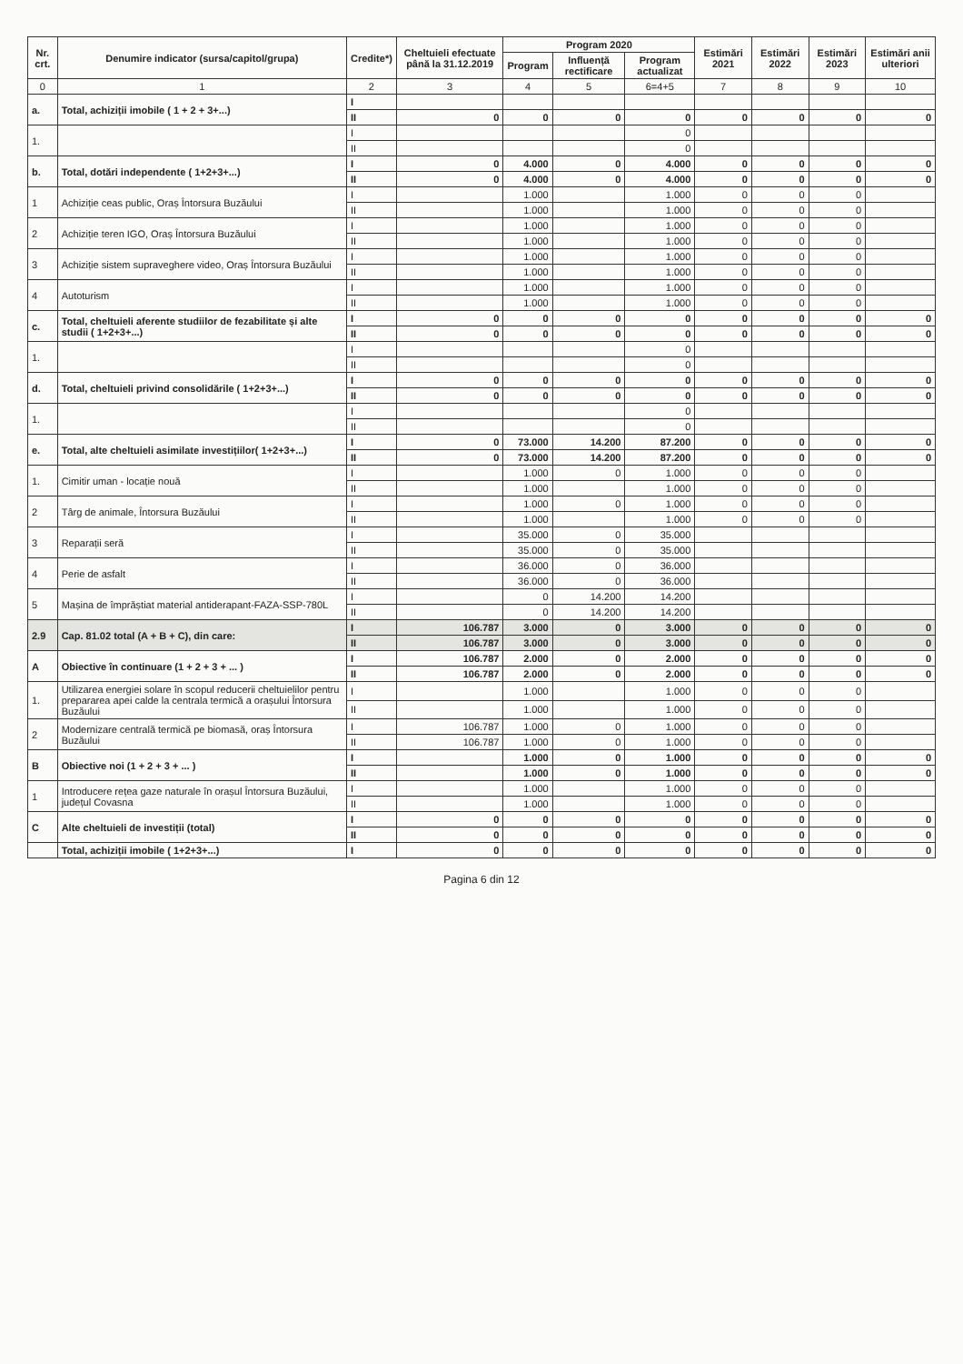| Nr. crt. | Denumire indicator (sursa/capitol/grupa) | Credite*) | Cheltuieli efectuate până la 31.12.2019 | Program 2020 | | | Estimări 2021 | Estimări 2022 | Estimări 2023 | Estimări anii ulteriori |
| --- | --- | --- | --- | --- | --- | --- | --- | --- | --- | --- |
| | | | | Program | Influență rectificare | Program actualizat | | | | |
| 0 | 1 | 2 | 3 | 4 | 5 | 6=4+5 | 7 | 8 | 9 | 10 |
| a. | Total, achiziții imobile ( 1 + 2 + 3+...) | I | | | | | | | | |
| | | II | 0 | 0 | 0 | 0 | 0 | 0 | 0 | 0 |
| 1. | | I | | | | 0 | | | | |
| | | II | | | | 0 | | | | |
| b. | Total, dotări independente ( 1+2+3+...) | I | 0 | 4.000 | 0 | 4.000 | 0 | 0 | 0 | 0 |
| | | II | 0 | 4.000 | 0 | 4.000 | 0 | 0 | 0 | 0 |
| 1 | Achiziție ceas public, Oraș Întorsura Buzăului | I | | 1.000 | | 1.000 | 0 | 0 | 0 | |
| | | II | | 1.000 | | 1.000 | 0 | 0 | 0 | |
| 2 | Achiziție teren IGO, Oraș Întorsura Buzăului | I | | 1.000 | | 1.000 | 0 | 0 | 0 | |
| | | II | | 1.000 | | 1.000 | 0 | 0 | 0 | |
| 3 | Achiziție sistem supraveghere video, Oraș Întorsura Buzăului | I | | 1.000 | | 1.000 | 0 | 0 | 0 | |
| | | II | | 1.000 | | 1.000 | 0 | 0 | 0 | |
| 4 | Autoturism | I | | 1.000 | | 1.000 | 0 | 0 | 0 | |
| | | II | | 1.000 | | 1.000 | 0 | 0 | 0 | |
| c. | Total, cheltuieli aferente studiilor de fezabilitate și alte studii ( 1+2+3+...) | I | 0 | 0 | 0 | 0 | 0 | 0 | 0 | 0 |
| | | II | 0 | 0 | 0 | 0 | 0 | 0 | 0 | 0 |
| 1. | | I | | | | 0 | | | | |
| | | II | | | | 0 | | | | |
| d. | Total, cheltuieli privind consolidările ( 1+2+3+...) | I | 0 | 0 | 0 | 0 | 0 | 0 | 0 | 0 |
| | | II | 0 | 0 | 0 | 0 | 0 | 0 | 0 | 0 |
| 1. | | I | | | | 0 | | | | |
| | | II | | | | 0 | | | | |
| e. | Total, alte cheltuieli asimilate investițiilor( 1+2+3+...) | I | 0 | 73.000 | 14.200 | 87.200 | 0 | 0 | 0 | 0 |
| | | II | 0 | 73.000 | 14.200 | 87.200 | 0 | 0 | 0 | 0 |
| 1. | Cimitir uman - locație nouă | I | | 1.000 | 0 | 1.000 | 0 | 0 | 0 | |
| | | II | | 1.000 | | 1.000 | 0 | 0 | 0 | |
| 2 | Târg de animale, Întorsura Buzăului | I | | 1.000 | 0 | 1.000 | 0 | 0 | 0 | |
| | | II | | 1.000 | | 1.000 | 0 | 0 | 0 | |
| 3 | Reparații seră | I | | 35.000 | 0 | 35.000 | | | | |
| | | II | | 35.000 | 0 | 35.000 | | | | |
| 4 | Perie de asfalt | I | | 36.000 | 0 | 36.000 | | | | |
| | | II | | 36.000 | 0 | 36.000 | | | | |
| 5 | Mașina de împrăștiat material antiderapant-FAZA-SSP-780L | I | | 0 | 14.200 | 14.200 | | | | |
| | | II | | 0 | 14.200 | 14.200 | | | | |
| 2.9 | Cap. 81.02 total (A + B + C), din care: | I | 106.787 | 3.000 | 0 | 3.000 | 0 | 0 | 0 | 0 |
| | | II | 106.787 | 3.000 | 0 | 3.000 | 0 | 0 | 0 | 0 |
| A | Obiective în continuare (1 + 2 + 3 + ... ) | I | 106.787 | 2.000 | 0 | 2.000 | 0 | 0 | 0 | 0 |
| | | II | 106.787 | 2.000 | 0 | 2.000 | 0 | 0 | 0 | 0 |
| 1. | Utilizarea energiei solare în scopul reducerii cheltuielilor pentru prepararea apei calde la centrala termică a orașului Întorsura Buzăului | I | | 1.000 | | 1.000 | 0 | 0 | 0 | |
| | | II | | 1.000 | | 1.000 | 0 | 0 | 0 | |
| 2 | Modernizare centrală termică pe biomasă, oraș Întorsura Buzăului | I | 106.787 | 1.000 | 0 | 1.000 | 0 | 0 | 0 | |
| | | II | 106.787 | 1.000 | 0 | 1.000 | 0 | 0 | 0 | |
| B | Obiective noi (1 + 2 + 3 + ... ) | I | | 1.000 | 0 | 1.000 | 0 | 0 | 0 | 0 |
| | | II | | 1.000 | 0 | 1.000 | 0 | 0 | 0 | 0 |
| 1 | Introducere rețea gaze naturale în orașul Întorsura Buzăului, județul Covasna | I | | 1.000 | | 1.000 | 0 | 0 | 0 | |
| | | II | | 1.000 | | 1.000 | 0 | 0 | 0 | |
| C | Alte cheltuieli de investiții (total) | I | 0 | 0 | 0 | 0 | 0 | 0 | 0 | 0 |
| | | II | 0 | 0 | 0 | 0 | 0 | 0 | 0 | 0 |
| | Total, achiziții imobile ( 1+2+3+...) | I | 0 | 0 | 0 | 0 | 0 | 0 | 0 | 0 |
Pagina 6 din 12